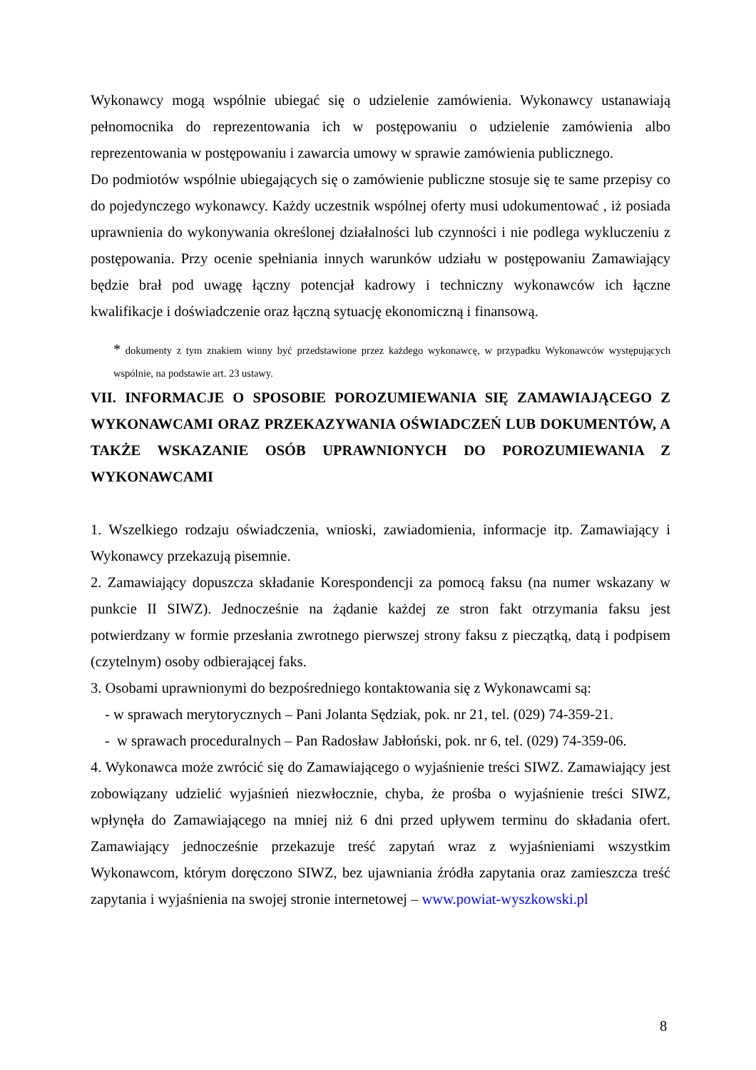Wykonawcy mogą wspólnie ubiegać się o udzielenie zamówienia. Wykonawcy ustanawiają pełnomocnika do reprezentowania ich w postępowaniu o udzielenie zamówienia albo reprezentowania w postępowaniu i zawarcia umowy w sprawie zamówienia publicznego.
Do podmiotów wspólnie ubiegających się o zamówienie publiczne stosuje się te same przepisy co do pojedynczego wykonawcy. Każdy uczestnik wspólnej oferty musi udokumentować , iż posiada uprawnienia do wykonywania określonej działalności lub czynności i nie podlega wykluczeniu z postępowania. Przy ocenie spełniania innych warunków udziału w postępowaniu Zamawiający będzie brał pod uwagę łączny potencjał kadrowy i techniczny wykonawców ich łączne kwalifikacje i doświadczenie oraz łączną sytuację ekonomiczną i finansową.
* dokumenty z tym znakiem winny być przedstawione przez każdego wykonawcę, w przypadku Wykonawców występujących wspólnie, na podstawie art. 23 ustawy.
VII. INFORMACJE O SPOSOBIE POROZUMIEWANIA SIĘ ZAMAWIAJĄCEGO Z WYKONAWCAMI ORAZ PRZEKAZYWANIA OŚWIADCZEŃ LUB DOKUMENTÓW, A TAKŻE WSKAZANIE OSÓB UPRAWNIONYCH DO POROZUMIEWANIA Z WYKONAWCAMI
1. Wszelkiego rodzaju oświadczenia, wnioski, zawiadomienia, informacje itp. Zamawiający i Wykonawcy przekazują pisemnie.
2. Zamawiający dopuszcza składanie Korespondencji za pomocą faksu (na numer wskazany w punkcie II SIWZ). Jednocześnie na żądanie każdej ze stron fakt otrzymania faksu jest potwierdzany w formie przesłania zwrotnego pierwszej strony faksu z pieczątką, datą i podpisem (czytelnym) osoby odbierającej faks.
3. Osobami uprawnionymi do bezpośredniego kontaktowania się z Wykonawcami są:
- w sprawach merytorycznych – Pani Jolanta Sędziak, pok. nr 21, tel. (029) 74-359-21.
- w sprawach proceduralnych – Pan Radosław Jabłoński, pok. nr 6, tel. (029) 74-359-06.
4. Wykonawca może zwrócić się do Zamawiającego o wyjaśnienie treści SIWZ. Zamawiający jest zobowiązany udzielić wyjaśnień niezwłocznie, chyba, że prośba o wyjaśnienie treści SIWZ, wpłynęła do Zamawiającego na mniej niż 6 dni przed upływem terminu do składania ofert. Zamawiający jednocześnie przekazuje treść zapytań wraz z wyjaśnieniami wszystkim Wykonawcom, którym doręczono SIWZ, bez ujawniania źródła zapytania oraz zamieszcza treść zapytania i wyjaśnienia na swojej stronie internetowej – www.powiat-wyszkowski.pl
8